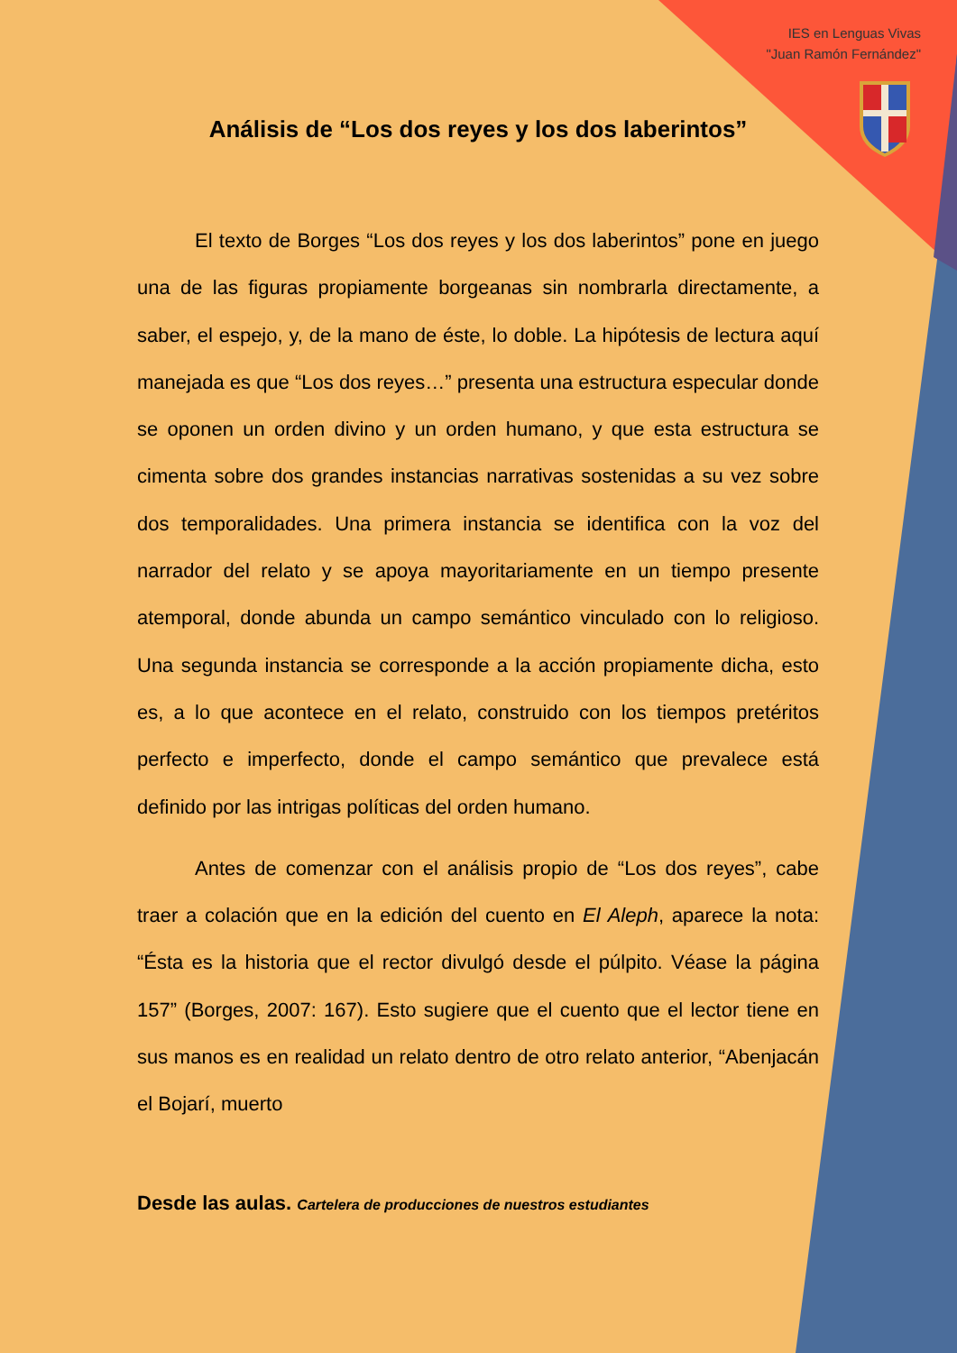IES en Lenguas Vivas
"Juan Ramón Fernández"
Análisis de “Los dos reyes y los dos laberintos”
El texto de Borges “Los dos reyes y los dos laberintos” pone en juego una de las figuras propiamente borgeanas sin nombrarla directamente, a saber, el espejo, y, de la mano de éste, lo doble. La hipótesis de lectura aquí manejada es que “Los dos reyes…” presenta una estructura especular donde se oponen un orden divino y un orden humano, y que esta estructura se cimenta sobre dos grandes instancias narrativas sostenidas a su vez sobre dos temporalidades. Una primera instancia se identifica con la voz del narrador del relato y se apoya mayoritariamente en un tiempo presente atemporal, donde abunda un campo semántico vinculado con lo religioso. Una segunda instancia se corresponde a la acción propiamente dicha, esto es, a lo que acontece en el relato, construido con los tiempos pretéritos perfecto e imperfecto, donde el campo semántico que prevalece está definido por las intrigas políticas del orden humano.
Antes de comenzar con el análisis propio de “Los dos reyes”, cabe traer a colación que en la edición del cuento en El Aleph, aparece la nota: “Ésta es la historia que el rector divulgó desde el púlpito. Véase la página 157” (Borges, 2007: 167). Esto sugiere que el cuento que el lector tiene en sus manos es en realidad un relato dentro de otro relato anterior, “Abenjacán el Bojarí, muerto
Desde las aulas. Cartelera de producciones de nuestros estudiantes